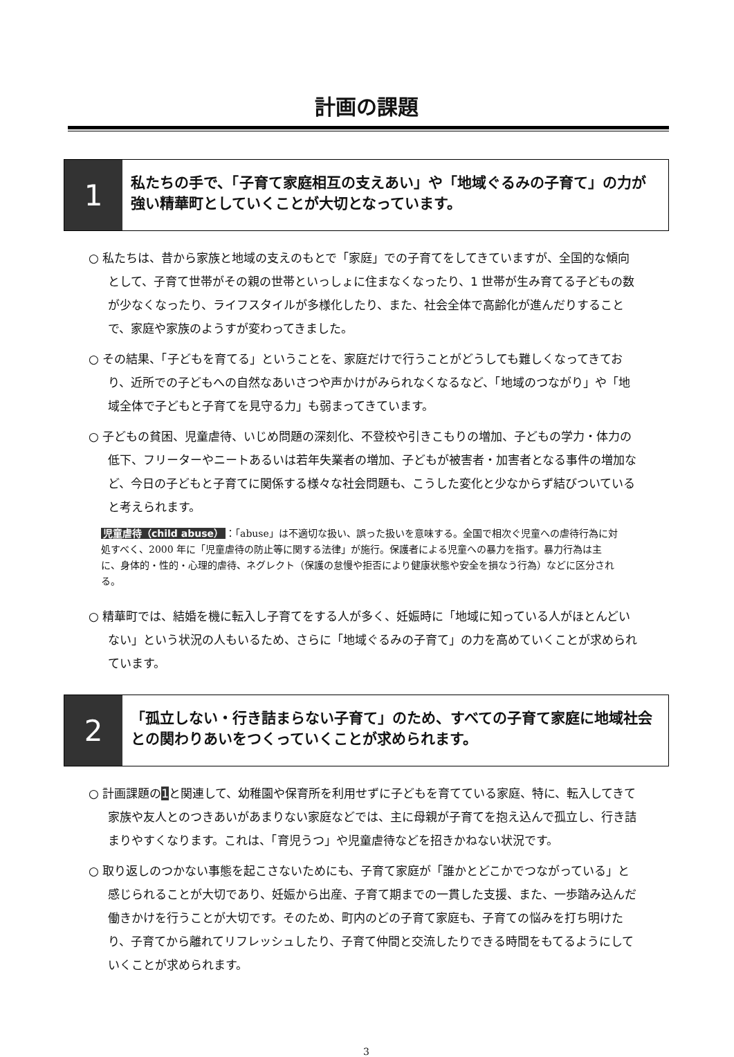計画の課題
1
私たちの手で、「子育て家庭相互の支えあい」や「地域ぐるみの子育て」の力が強い精華町としていくことが大切となっています。
○ 私たちは、昔から家族と地域の支えのもとで「家庭」での子育てをしてきていますが、全国的な傾向として、子育て世帯がその親の世帯といっしょに住まなくなったり、1 世帯が生み育てる子どもの数が少なくなったり、ライフスタイルが多様化したり、また、社会全体で高齢化が進んだりすることで、家庭や家族のようすが変わってきました。
○ その結果、「子どもを育てる」ということを、家庭だけで行うことがどうしても難しくなってきており、近所での子どもへの自然なあいさつや声かけがみられなくなるなど、「地域のつながり」や「地域全体で子どもと子育てを見守る力」も弱まってきています。
○ 子どもの貧困、児童虐待、いじめ問題の深刻化、不登校や引きこもりの増加、子どもの学力・体力の低下、フリーターやニートあるいは若年失業者の増加、子どもが被害者・加害者となる事件の増加など、今日の子どもと子育てに関係する様々な社会問題も、こうした変化と少なからず結びついていると考えられます。
児童虐待（child abuse） ：「abuse」は不適切な扱い、誤った扱いを意味する。全国で相次ぐ児童への虐待行為に対処すべく、2000 年に「児童虐待の防止等に関する法律」が施行。保護者による児童への暴力を指す。暴力行為は主に、身体的・性的・心理的虐待、ネグレクト（保護の怠慢や拒否により健康状態や安全を損なう行為）などに区分される。
○ 精華町では、結婚を機に転入し子育てをする人が多く、妊娠時に「地域に知っている人がほとんどいない」という状況の人もいるため、さらに「地域ぐるみの子育て」の力を高めていくことが求められています。
2
「孤立しない・行き詰まらない子育て」のため、すべての子育て家庭に地域社会との関わりあいをつくっていくことが求められます。
○ 計画課題の1と関連して、幼稚園や保育所を利用せずに子どもを育てている家庭、特に、転入してきて家族や友人とのつきあいがあまりない家庭などでは、主に母親が子育てを抱え込んで孤立し、行き詰まりやすくなります。これは、「育児うつ」や児童虐待などを招きかねない状況です。
○ 取り返しのつかない事態を起こさないためにも、子育て家庭が「誰かとどこかでつながっている」と感じられることが大切であり、妊娠から出産、子育て期までの一貫した支援、また、一歩踏み込んだ働きかけを行うことが大切です。そのため、町内のどの子育て家庭も、子育ての悩みを打ち明けたり、子育てから離れてリフレッシュしたり、子育て仲間と交流したりできる時間をもてるようにしていくことが求められます。
3